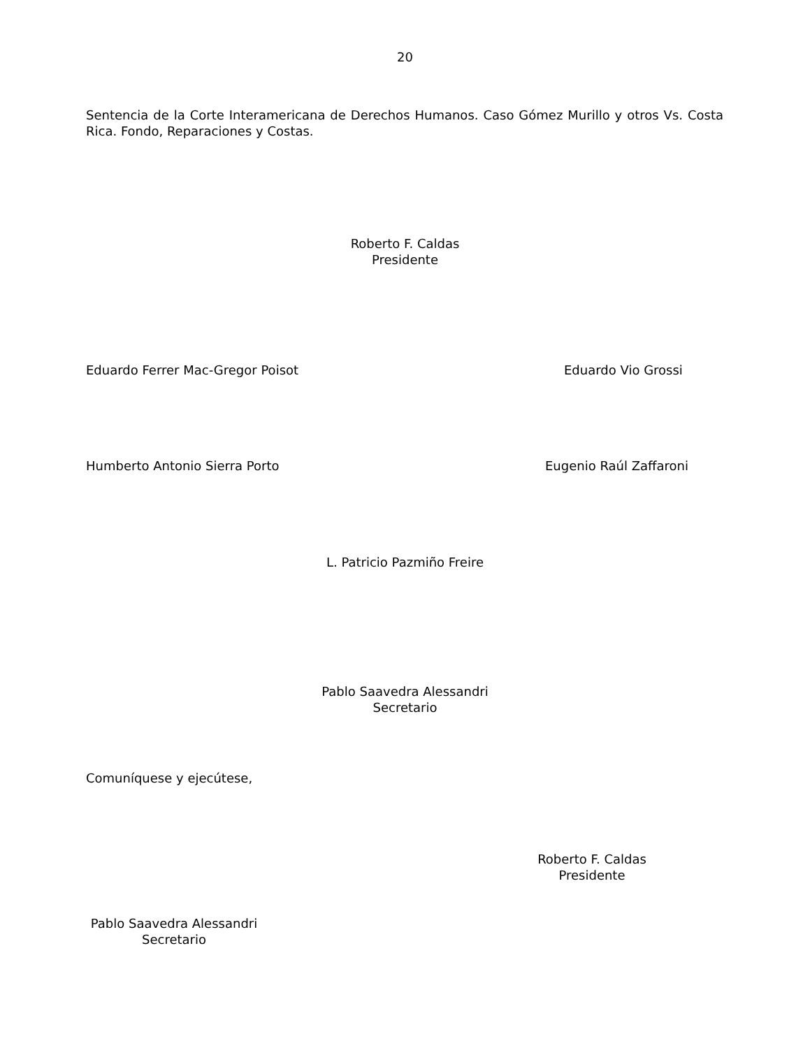20
Sentencia de la Corte Interamericana de Derechos Humanos. Caso Gómez Murillo y otros Vs. Costa Rica. Fondo, Reparaciones y Costas.
Roberto F. Caldas
Presidente
Eduardo Ferrer Mac-Gregor Poisot
Eduardo Vio Grossi
Humberto Antonio Sierra Porto Eugenio Raúl Zaffaroni
L. Patricio Pazmiño Freire
Pablo Saavedra Alessandri
Secretario
Comuníquese y ejecútese,
Roberto F. Caldas
Presidente
Pablo Saavedra Alessandri
Secretario